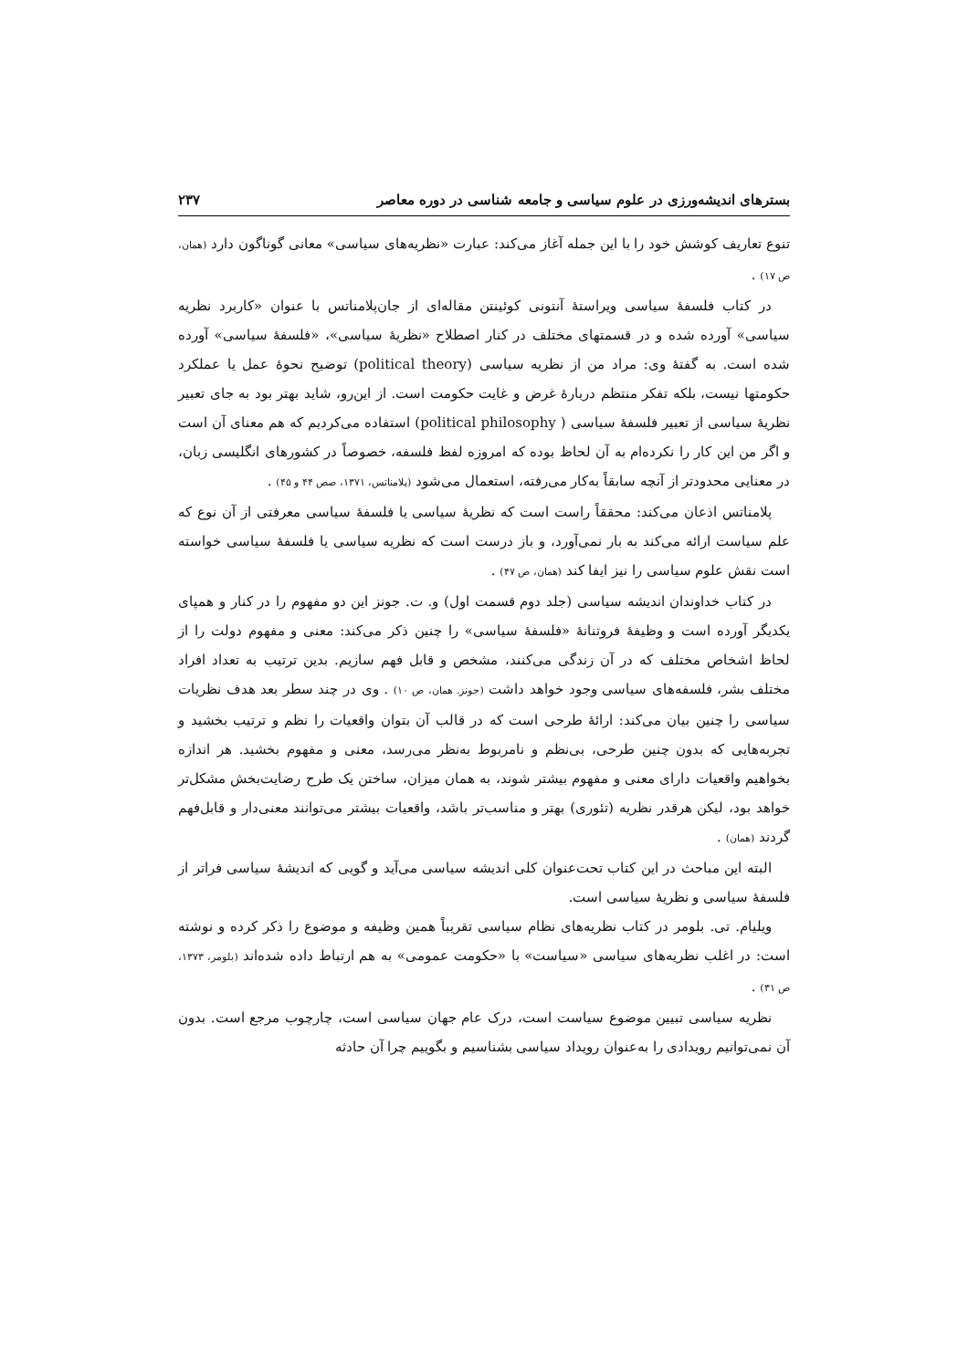بسترهای اندیشه‌ورزی در علوم سیاسی و جامعه شناسی در دوره معاصر ۲۳۷
تنوع تعاریف کوشش خود را با این جمله آغاز می‌کند: عبارت «نظریه‌های سیاسی» معانی گوناگون دارد (همان، ص ۱۷) .
در کتاب فلسفهٔ سیاسی ویراستهٔ آنتونی کوئینتن مقاله‌ای از جان‌پلامناتس با عنوان «کاربرد نظریه سیاسی» آورده شده و در قسمتهای مختلف در کنار اصطلاح «نظریهٔ سیاسی»، «فلسفهٔ سیاسی» آورده شده است. به گفتهٔ وی: مراد من از نظریه سیاسی (political theory) توضیح نحوهٔ عمل یا عملکرد حکومتها نیست، بلکه تفکر منتظم دربارهٔ غرض و غایت حکومت است. از این‌رو، شاید بهتر بود به جای تعبیر نظریهٔ سیاسی از تعبیر فلسفهٔ سیاسی ( political philosophy) استفاده می‌کردیم که هم معنای آن است و اگر من این کار را نکرده‌ام به آن لحاظ بوده که امروزه لفظ فلسفه، خصوصاً در کشورهای انگلیسی زبان، در معنایی محدودتر از آنچه سابقاً به‌کار می‌رفته، استعمال می‌شود (پلامناتس، ۱۳۷۱، صص ۴۴ و ۴۵) .
پلامناتس اذعان می‌کند: محققاً راست است که نظریهٔ سیاسی یا فلسفهٔ سیاسی معرفتی از آن نوع که علم سیاست ارائه می‌کند به بار نمی‌آورد، و باز درست است که نظریه سیاسی یا فلسفهٔ سیاسی خواسته است نقش علوم سیاسی را نیز ایفا کند (همان، ص ۴۷) .
در کتاب خداوندان اندیشه سیاسی (جلد دوم قسمت اول) و. ت. جونز این دو مفهوم را در کنار و همپای یکدیگر آورده است و وظیفهٔ فروتنانهٔ «فلسفهٔ سیاسی» را چنین ذکر می‌کند: معنی و مفهوم دولت را از لحاظ اشخاص مختلف که در آن زندگی می‌کنند، مشخص و قابل فهم سازیم. بدین ترتیب به تعداد افراد مختلف بشر، فلسفه‌های سیاسی وجود خواهد داشت (جونز. همان، ص ۱۰) . وی در چند سطر بعد هدف نظریات سیاسی را چنین بیان می‌کند: ارائهٔ طرحی است که در قالب آن بتوان واقعیات را نظم و ترتیب بخشید و تجربه‌هایی که بدون چنین طرحی، بی‌نظم و نامربوط به‌نظر می‌رسد، معنی و مفهوم بخشید. هر اندازه بخواهیم واقعیات دارای معنی و مفهوم بیشتر شوند، به همان میزان، ساختن یک طرح رضایت‌بخش مشکل‌تر خواهد بود، لیکن هرقدر نظریه (تئوری) بهتر و مناسب‌تر باشد، واقعیات بیشتر می‌توانند معنی‌دار و قابل‌فهم گردند (همان) .
البته این مباحث در این کتاب تحت‌عنوان کلی اندیشه سیاسی می‌آید و گویی که اندیشهٔ سیاسی فراتر از فلسفهٔ سیاسی و نظریهٔ سیاسی است.
ویلیام. تی. بلومر در کتاب نظریه‌های نظام سیاسی تقریباً همین وظیفه و موضوع را ذکر کرده و نوشته است: در اغلب نظریه‌های سیاسی «سیاست» با «حکومت عمومی» به هم ارتباط داده شده‌اند (بلومر، ۱۳۷۳، ص ۳۱) .
نظریه سیاسی تبیین موضوع سیاست است، درک عام جهان سیاسی است، چارچوب مرجع است. بدون آن نمی‌توانیم رویدادی را به‌عنوان رویداد سیاسی بشناسیم و بگوییم چرا آن حادثه